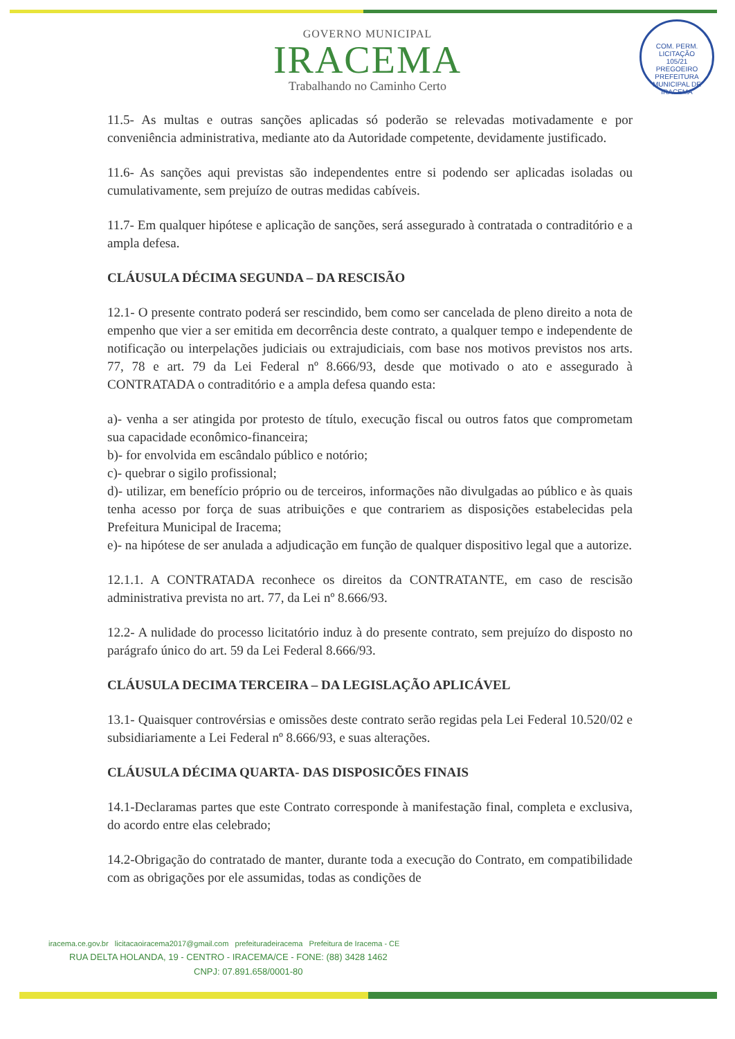COM. PERM. LICITAÇÃO
105/21
PREGOEIRO
PREFEITURA MUNICIPAL DE IRACEMA
GOVERNO MUNICIPAL
IRACEMA
Trabalhando no Caminho Certo
11.5- As multas e outras sanções aplicadas só poderão se relevadas motivadamente e por conveniência administrativa, mediante ato da Autoridade competente, devidamente justificado.
11.6- As sanções aqui previstas são independentes entre si podendo ser aplicadas isoladas ou cumulativamente, sem prejuízo de outras medidas cabíveis.
11.7- Em qualquer hipótese e aplicação de sanções, será assegurado à contratada o contraditório e a ampla defesa.
CLÁUSULA DÉCIMA SEGUNDA – DA RESCISÃO
12.1- O presente contrato poderá ser rescindido, bem como ser cancelada de pleno direito a nota de empenho que vier a ser emitida em decorrência deste contrato, a qualquer tempo e independente de notificação ou interpelações judiciais ou extrajudiciais, com base nos motivos previstos nos arts. 77, 78 e art. 79 da Lei Federal nº 8.666/93, desde que motivado o ato e assegurado à CONTRATADA o contraditório e a ampla defesa quando esta:
a)- venha a ser atingida por protesto de título, execução fiscal ou outros fatos que comprometam sua capacidade econômico-financeira;
b)- for envolvida em escândalo público e notório;
c)- quebrar o sigilo profissional;
d)- utilizar, em benefício próprio ou de terceiros, informações não divulgadas ao público e às quais tenha acesso por força de suas atribuições e que contrariem as disposições estabelecidas pela Prefeitura Municipal de Iracema;
e)- na hipótese de ser anulada a adjudicação em função de qualquer dispositivo legal que a autorize.
12.1.1. A CONTRATADA reconhece os direitos da CONTRATANTE, em caso de rescisão administrativa prevista no art. 77, da Lei nº 8.666/93.
12.2- A nulidade do processo licitatório induz à do presente contrato, sem prejuízo do disposto no parágrafo único do art. 59 da Lei Federal 8.666/93.
CLÁUSULA DECIMA TERCEIRA – DA LEGISLAÇÃO APLICÁVEL
13.1- Quaisquer controvérsias e omissões deste contrato serão regidas pela Lei Federal 10.520/02 e subsidiariamente a Lei Federal nº 8.666/93, e suas alterações.
CLÁUSULA DÉCIMA QUARTA- DAS DISPOSICÕES FINAIS
14.1-Declaramas partes que este Contrato corresponde à manifestação final, completa e exclusiva, do acordo entre elas celebrado;
14.2-Obrigação do contratado de manter, durante toda a execução do Contrato, em compatibilidade com as obrigações por ele assumidas, todas as condições de
iracema.ce.gov.br licitacaoiracema2017@gmail.com prefeituradeiracema Prefeitura de Iracema - CE
RUA DELTA HOLANDA, 19 - CENTRO - IRACEMA/CE - FONE: (88) 3428 1462
CNPJ: 07.891.658/0001-80